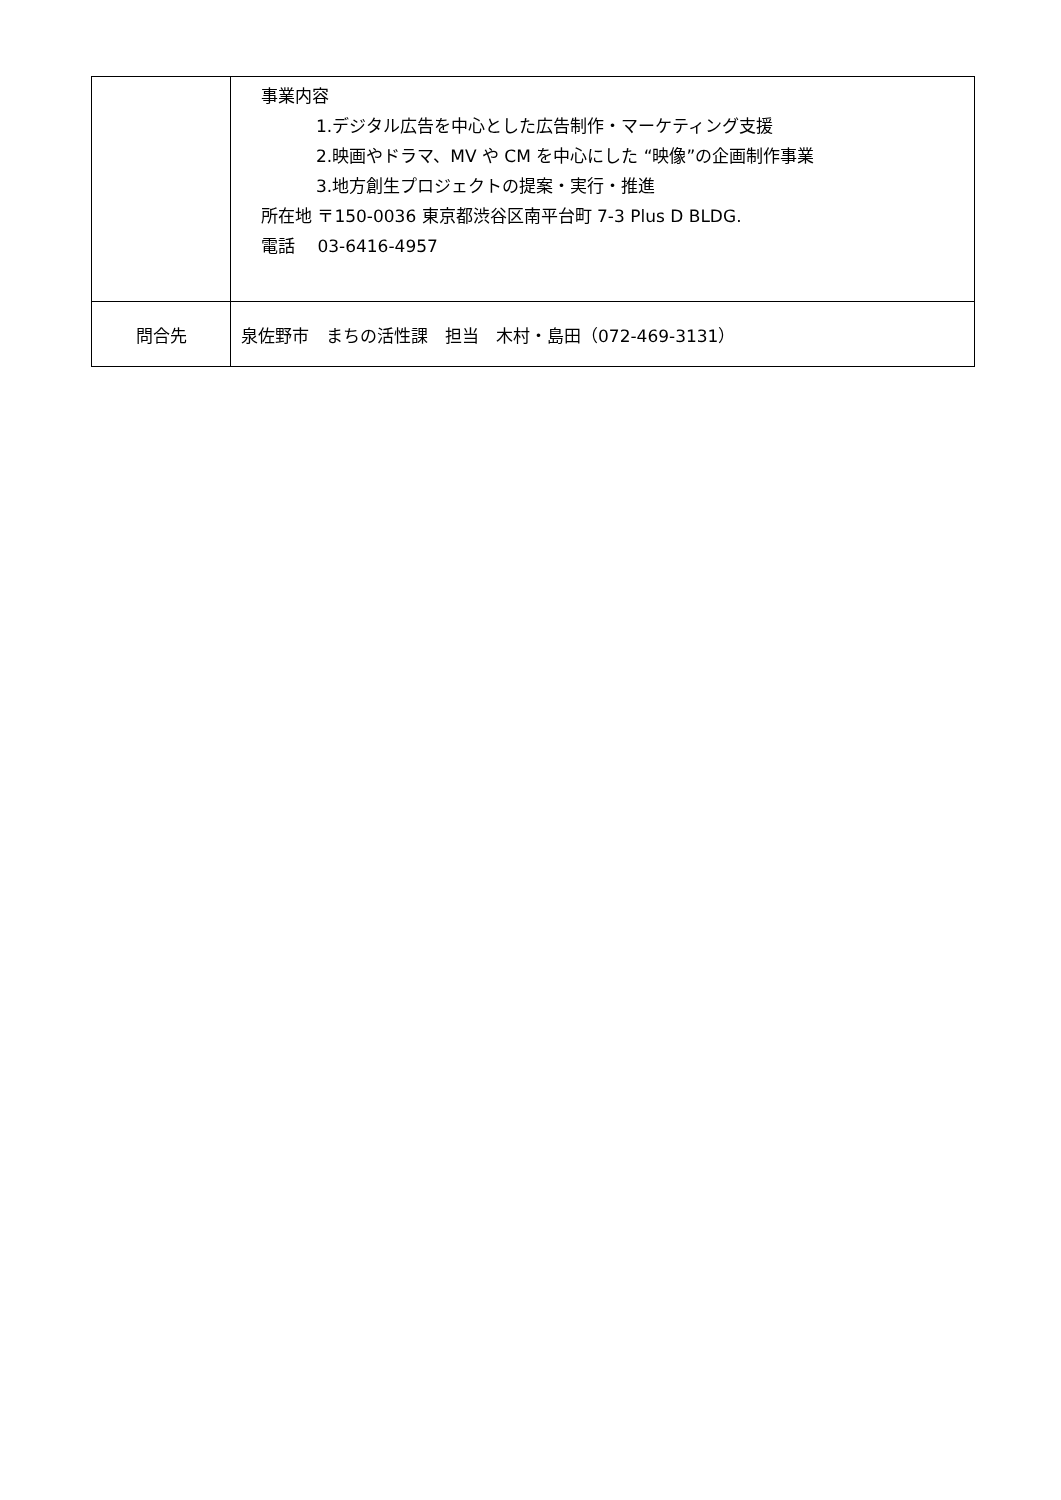| | 事業内容 1.デジタル広告を中心とした広告制作・マーケティング支援 2.映画やドラマ、MV や CM を中心にした “映像”の企画制作事業 3.地方創生プロジェクトの提案・実行・推進 所在地 〒150-0036 東京都渋谷区南平台町 7-3 Plus D BLDG. 電話 03-6416-4957 |
| 問合先 | 泉佐野市 まちの活性課 担当 木村・島田（072-469-3131） |